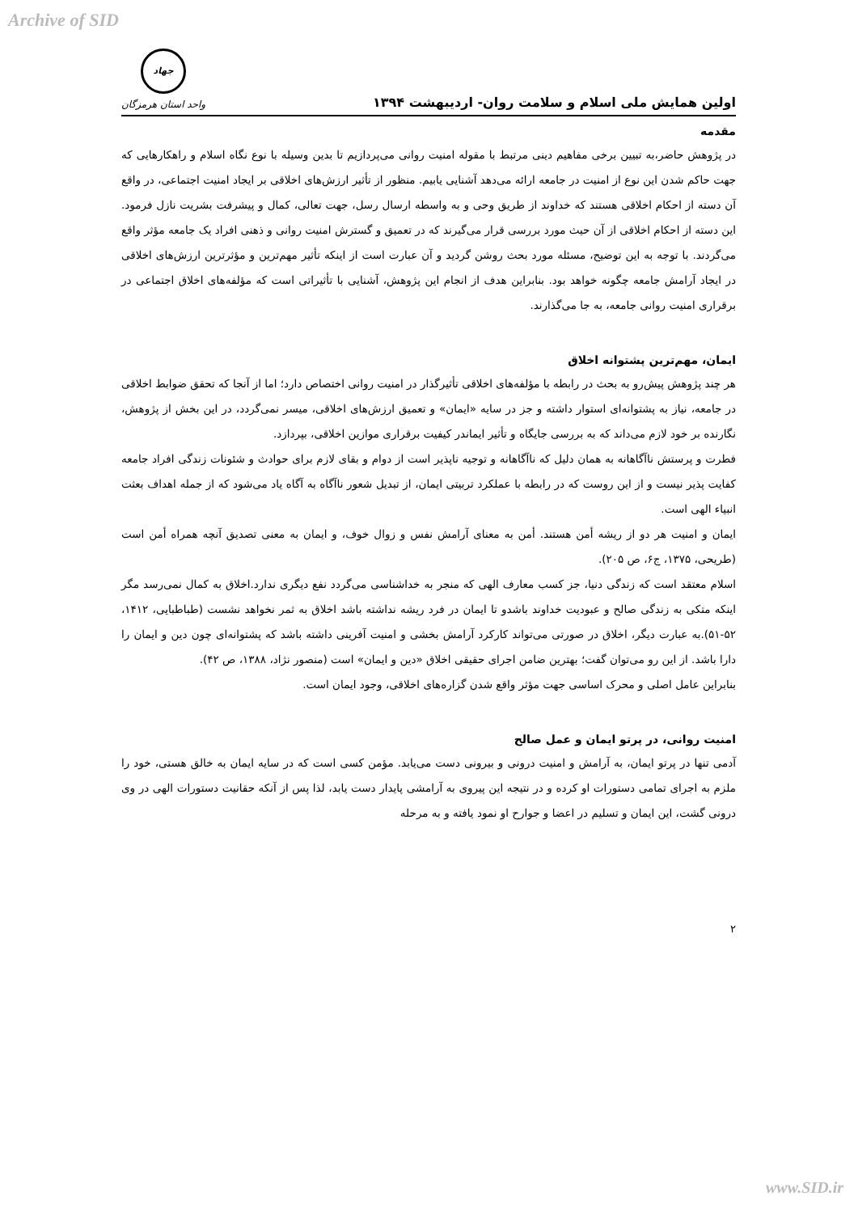Archive of SID
اولین همایش ملی اسلام و سلامت روان- اردیبهشت ۱۳۹۴
جهاد
واحد استان هرمزگان
مقدمه
در پژوهش حاضر،به تبیین برخی مفاهیم دینی مرتبط با مقوله امنیت روانی می‌پردازیم تا بدین وسیله با نوع نگاه اسلام و راهکارهایی که جهت حاکم شدن این نوع از امنیت در جامعه ارائه می‌دهد آشنایی یابیم. منظور از تأثیر ارزش‌های اخلاقی بر ایجاد امنیت اجتماعی، در واقع آن دسته از احکام اخلاقی هستند که خداوند از طریق وحی و به واسطه ارسال رسل، جهت تعالی، کمال و پیشرفت بشریت نازل فرمود. این دسته از احکام اخلاقی از آن حیث مورد بررسی قرار می‌گیرند که در تعمیق و گسترش امنیت روانی و ذهنی افراد یک جامعه مؤثر واقع می‌گردند. با توجه به این توضیح، مسئله مورد بحث روشن گردید و آن عبارت است از اینکه تأثیر مهم‌ترین و مؤثرترین ارزش‌های اخلاقی در ایجاد آرامش جامعه چگونه خواهد بود. بنابراین هدف از انجام این پژوهش، آشنایی با تأثیراتی است که مؤلفه‌های اخلاق اجتماعی در برقراری امنیت روانی جامعه، به جا می‌گذارند.
ایمان، مهم‌ترین پشتوانه اخلاق
هر چند پژوهش پیش‌رو به بحث در رابطه با مؤلفه‌های اخلاقی تأثیرگذار در امنیت روانی اختصاص دارد؛ اما از آنجا که تحقق ضوابط اخلاقی در جامعه، نیاز به پشتوانه‌ای استوار داشته و جز در سایه «ایمان» و تعمیق ارزش‌های اخلاقی، میسر نمی‌گردد، در این بخش از پژوهش، نگارنده بر خود لازم می‌داند که به بررسی جایگاه و تأثیر ایماندر کیفیت برقراری موازین اخلاقی، بپردازد.
فطرت و پرستش ناآگاهانه به همان دلیل که ناآگاهانه و توجیه ناپذیر است از دوام و بقای لازم برای حوادث و شئونات زندگی افراد جامعه کفایت پذیر نیست و از این روست که در رابطه با عملکرد تربیتی ایمان، از تبدیل شعور ناآگاه به آگاه یاد می‌شود که از جمله اهداف بعثت انبیاء الهی است.
ایمان و امنیت هر دو از ریشه أمن هستند. أمن به معنای آرامش نفس و زوال خوف، و ایمان به معنی تصدیق آنچه همراه أمن است (طریحی، ۱۳۷۵، ج۶، ص ۲۰۵).
اسلام معتقد است که زندگی دنیا، جز کسب معارف الهی که منجر به خداشناسی می‌گردد نفع دیگری ندارد.اخلاق به کمال نمی‌رسد مگر اینکه متکی به زندگی صالح و عبودیت خداوند باشدو تا ایمان در فرد ریشه نداشته باشد اخلاق به ثمر نخواهد نشست (طباطبایی، ۱۴۱۲، ۵۲-۵۱).به عبارت دیگر، اخلاق در صورتی می‌تواند کارکرد آرامش بخشی و امنیت آفرینی داشته باشد که پشتوانه‌ای چون دین و ایمان را دارا باشد. از این رو می‌توان گفت؛ بهترین ضامن اجرای حقیقی اخلاق «دین و ایمان» است (منصور نژاد، ۱۳۸۸، ص ۴۲).
بنابراین عامل اصلی و محرک اساسی جهت مؤثر واقع شدن گزاره‌های اخلاقی، وجود ایمان است.
امنیت روانی، در پرتو ایمان و عمل صالح
آدمی تنها در پرتو ایمان، به آرامش و امنیت درونی و بیرونی دست می‌یابد. مؤمن کسی است که در سایه ایمان به خالق هستی، خود را ملزم به اجرای تمامی دستورات او کرده و در نتیجه این پیروی به آرامشی پایدار دست یابد، لذا پس از آنکه حقانیت دستورات الهی در وی درونی گشت، این ایمان و تسلیم در اعضا و جوارح او نمود یافته و به مرحله
۲
www.SID.ir